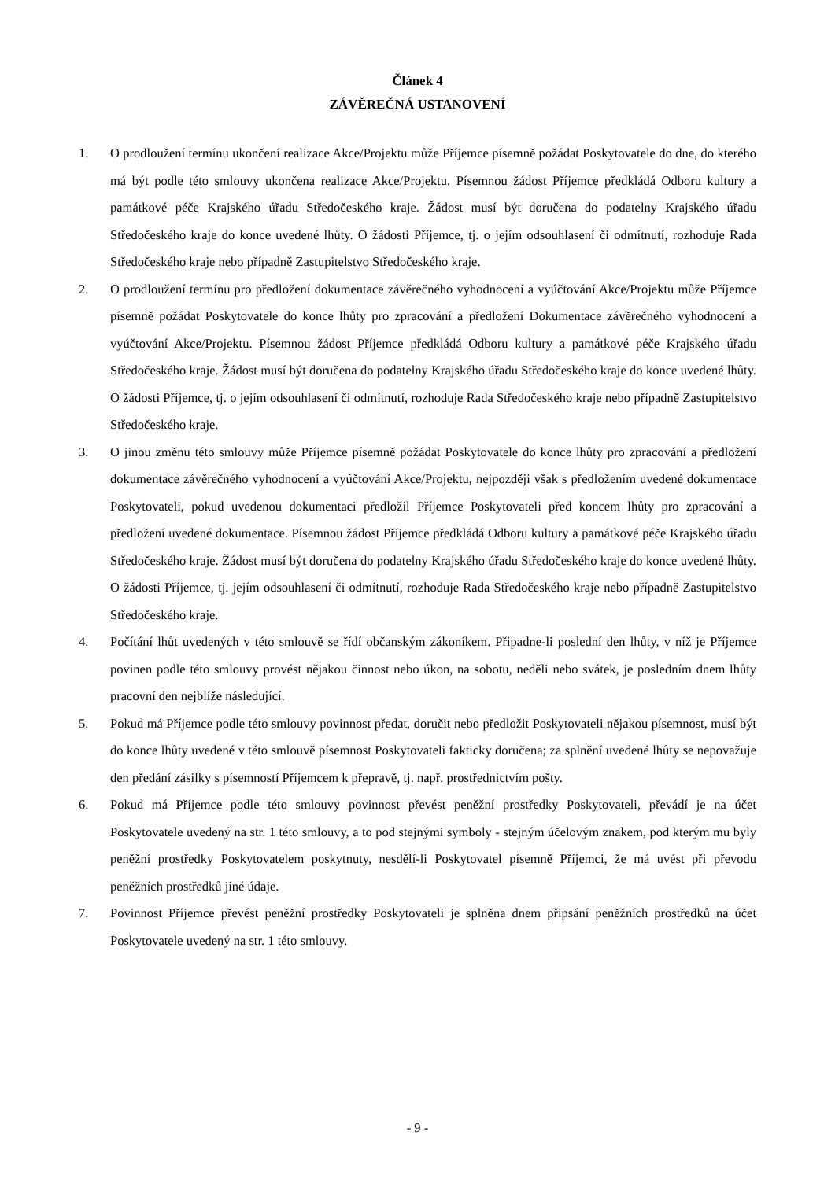Článek 4
ZÁVĚREČNÁ USTANOVENÍ
1. O prodloužení termínu ukončení realizace Akce/Projektu může Příjemce písemně požádat Poskytovatele do dne, do kterého má být podle této smlouvy ukončena realizace Akce/Projektu. Písemnou žádost Příjemce předkládá Odboru kultury a památkové péče Krajského úřadu Středočeského kraje. Žádost musí být doručena do podatelny Krajského úřadu Středočeského kraje do konce uvedené lhůty. O žádosti Příjemce, tj. o jejím odsouhlasení či odmítnutí, rozhoduje Rada Středočeského kraje nebo případně Zastupitelstvo Středočeského kraje.
2. O prodloužení termínu pro předložení dokumentace závěrečného vyhodnocení a vyúčtování Akce/Projektu může Příjemce písemně požádat Poskytovatele do konce lhůty pro zpracování a předložení Dokumentace závěrečného vyhodnocení a vyúčtování Akce/Projektu. Písemnou žádost Příjemce předkládá Odboru kultury a památkové péče Krajského úřadu Středočeského kraje. Žádost musí být doručena do podatelny Krajského úřadu Středočeského kraje do konce uvedené lhůty. O žádosti Příjemce, tj. o jejím odsouhlasení či odmítnutí, rozhoduje Rada Středočeského kraje nebo případně Zastupitelstvo Středočeského kraje.
3. O jinou změnu této smlouvy může Příjemce písemně požádat Poskytovatele do konce lhůty pro zpracování a předložení dokumentace závěrečného vyhodnocení a vyúčtování Akce/Projektu, nejpozději však s předložením uvedené dokumentace Poskytovateli, pokud uvedenou dokumentaci předložil Příjemce Poskytovateli před koncem lhůty pro zpracování a předložení uvedené dokumentace. Písemnou žádost Příjemce předkládá Odboru kultury a památkové péče Krajského úřadu Středočeského kraje. Žádost musí být doručena do podatelny Krajského úřadu Středočeského kraje do konce uvedené lhůty. O žádosti Příjemce, tj. jejím odsouhlasení či odmítnutí, rozhoduje Rada Středočeského kraje nebo případně Zastupitelstvo Středočeského kraje.
4. Počítání lhůt uvedených v této smlouvě se řídí občanským zákoníkem. Připadne-li poslední den lhůty, v níž je Příjemce povinen podle této smlouvy provést nějakou činnost nebo úkon, na sobotu, neděli nebo svátek, je posledním dnem lhůty pracovní den nejblíže následující.
5. Pokud má Příjemce podle této smlouvy povinnost předat, doručit nebo předložit Poskytovateli nějakou písemnost, musí být do konce lhůty uvedené v této smlouvě písemnost Poskytovateli fakticky doručena; za splnění uvedené lhůty se nepovažuje den předání zásilky s písemností Příjemcem k přepravě, tj. např. prostřednictvím pošty.
6. Pokud má Příjemce podle této smlouvy povinnost převést peněžní prostředky Poskytovateli, převádí je na účet Poskytovatele uvedený na str. 1 této smlouvy, a to pod stejnými symboly - stejným účelovým znakem, pod kterým mu byly peněžní prostředky Poskytovatelem poskytnuty, nesdělí-li Poskytovatel písemně Příjemci, že má uvést při převodu peněžních prostředků jiné údaje.
7. Povinnost Příjemce převést peněžní prostředky Poskytovateli je splněna dnem připsání peněžních prostředků na účet Poskytovatele uvedený na str. 1 této smlouvy.
- 9 -